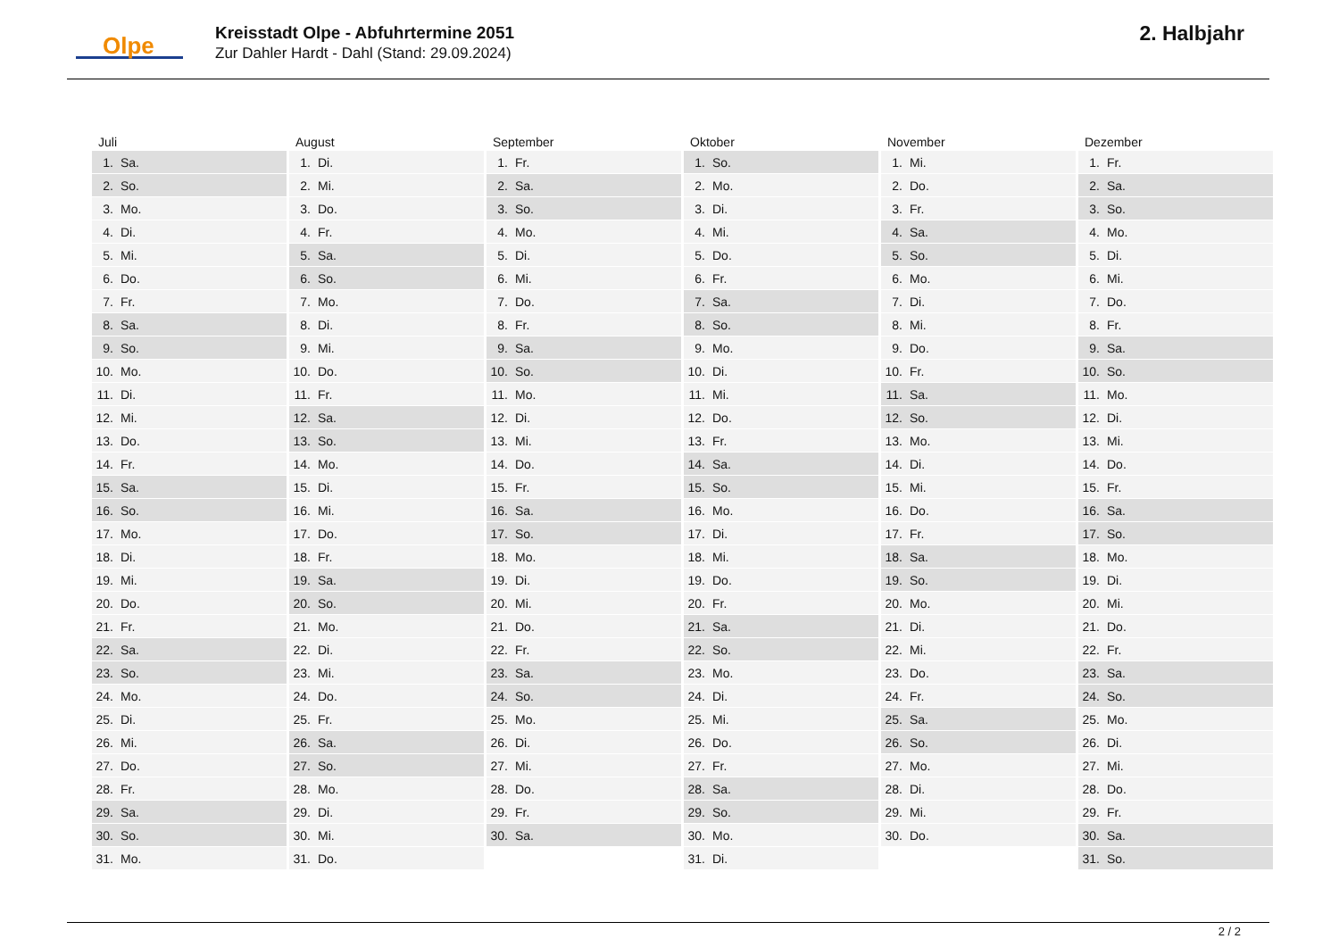Olpe
Kreisstadt Olpe - Abfuhrtermine 2051
Zur Dahler Hardt - Dahl (Stand: 29.09.2024)
2. Halbjahr
| Juli | August | September | Oktober | November | Dezember |
| --- | --- | --- | --- | --- | --- |
| 1. Sa. | 1. Di. | 1. Fr. | 1. So. | 1. Mi. | 1. Fr. |
| 2. So. | 2. Mi. | 2. Sa. | 2. Mo. | 2. Do. | 2. Sa. |
| 3. Mo. | 3. Do. | 3. So. | 3. Di. | 3. Fr. | 3. So. |
| 4. Di. | 4. Fr. | 4. Mo. | 4. Mi. | 4. Sa. | 4. Mo. |
| 5. Mi. | 5. Sa. | 5. Di. | 5. Do. | 5. So. | 5. Di. |
| 6. Do. | 6. So. | 6. Mi. | 6. Fr. | 6. Mo. | 6. Mi. |
| 7. Fr. | 7. Mo. | 7. Do. | 7. Sa. | 7. Di. | 7. Do. |
| 8. Sa. | 8. Di. | 8. Fr. | 8. So. | 8. Mi. | 8. Fr. |
| 9. So. | 9. Mi. | 9. Sa. | 9. Mo. | 9. Do. | 9. Sa. |
| 10. Mo. | 10. Do. | 10. So. | 10. Di. | 10. Fr. | 10. So. |
| 11. Di. | 11. Fr. | 11. Mo. | 11. Mi. | 11. Sa. | 11. Mo. |
| 12. Mi. | 12. Sa. | 12. Di. | 12. Do. | 12. So. | 12. Di. |
| 13. Do. | 13. So. | 13. Mi. | 13. Fr. | 13. Mo. | 13. Mi. |
| 14. Fr. | 14. Mo. | 14. Do. | 14. Sa. | 14. Di. | 14. Do. |
| 15. Sa. | 15. Di. | 15. Fr. | 15. So. | 15. Mi. | 15. Fr. |
| 16. So. | 16. Mi. | 16. Sa. | 16. Mo. | 16. Do. | 16. Sa. |
| 17. Mo. | 17. Do. | 17. So. | 17. Di. | 17. Fr. | 17. So. |
| 18. Di. | 18. Fr. | 18. Mo. | 18. Mi. | 18. Sa. | 18. Mo. |
| 19. Mi. | 19. Sa. | 19. Di. | 19. Do. | 19. So. | 19. Di. |
| 20. Do. | 20. So. | 20. Mi. | 20. Fr. | 20. Mo. | 20. Mi. |
| 21. Fr. | 21. Mo. | 21. Do. | 21. Sa. | 21. Di. | 21. Do. |
| 22. Sa. | 22. Di. | 22. Fr. | 22. So. | 22. Mi. | 22. Fr. |
| 23. So. | 23. Mi. | 23. Sa. | 23. Mo. | 23. Do. | 23. Sa. |
| 24. Mo. | 24. Do. | 24. So. | 24. Di. | 24. Fr. | 24. So. |
| 25. Di. | 25. Fr. | 25. Mo. | 25. Mi. | 25. Sa. | 25. Mo. |
| 26. Mi. | 26. Sa. | 26. Di. | 26. Do. | 26. So. | 26. Di. |
| 27. Do. | 27. So. | 27. Mi. | 27. Fr. | 27. Mo. | 27. Mi. |
| 28. Fr. | 28. Mo. | 28. Do. | 28. Sa. | 28. Di. | 28. Do. |
| 29. Sa. | 29. Di. | 29. Fr. | 29. So. | 29. Mi. | 29. Fr. |
| 30. So. | 30. Mi. | 30. Sa. | 30. Mo. | 30. Do. | 30. Sa. |
| 31. Mo. | 31. Do. | | 31. Di. | | 31. So. |
2 / 2